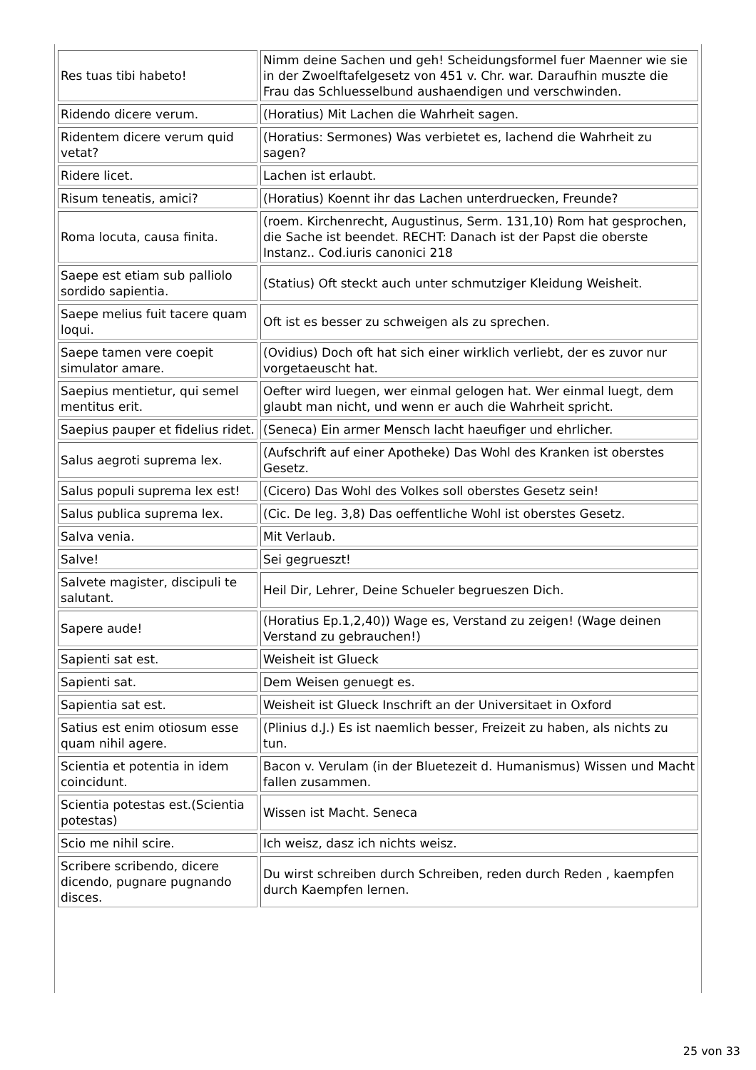| Res tuas tibi habeto! | Nimm deine Sachen und geh! Scheidungsformel fuer Maenner wie sie in der Zwoelftafelgesetz von 451 v. Chr. war. Daraufhin muszte die Frau das Schluesselbund aushaendigen und verschwinden. |
| Ridendo dicere verum. | (Horatius) Mit Lachen die Wahrheit sagen. |
| Ridentem dicere verum quid vetat? | (Horatius: Sermones) Was verbietet es, lachend die Wahrheit zu sagen? |
| Ridere licet. | Lachen ist erlaubt. |
| Risum teneatis, amici? | (Horatius) Koennt ihr das Lachen unterdruecken, Freunde? |
| Roma locuta, causa finita. | (roem. Kirchenrecht, Augustinus, Serm. 131,10) Rom hat gesprochen, die Sache ist beendet. RECHT: Danach ist der Papst die oberste Instanz.. Cod.iuris canonici 218 |
| Saepe est etiam sub palliolo sordido sapientia. | (Statius) Oft steckt auch unter schmutziger Kleidung Weisheit. |
| Saepe melius fuit tacere quam loqui. | Oft ist es besser zu schweigen als zu sprechen. |
| Saepe tamen vere coepit simulator amare. | (Ovidius) Doch oft hat sich einer wirklich verliebt, der es zuvor nur vorgetaeuscht hat. |
| Saepius mentietur, qui semel mentitus erit. | Oefter wird luegen, wer einmal gelogen hat. Wer einmal luegt, dem glaubt man nicht, und wenn er auch die Wahrheit spricht. |
| Saepius pauper et fidelius ridet. | (Seneca) Ein armer Mensch lacht haeufiger und ehrlicher. |
| Salus aegroti suprema lex. | (Aufschrift auf einer Apotheke) Das Wohl des Kranken ist oberstes Gesetz. |
| Salus populi suprema lex est! | (Cicero) Das Wohl des Volkes soll oberstes Gesetz sein! |
| Salus publica suprema lex. | (Cic. De leg. 3,8) Das oeffentliche Wohl ist oberstes Gesetz. |
| Salva venia. | Mit Verlaub. |
| Salve! | Sei gegrueszt! |
| Salvete magister, discipuli te salutant. | Heil Dir, Lehrer, Deine Schueler begrueszen Dich. |
| Sapere aude! | (Horatius Ep.1,2,40)) Wage es, Verstand zu zeigen! (Wage deinen Verstand zu gebrauchen!) |
| Sapienti sat est. | Weisheit ist Glueck |
| Sapienti sat. | Dem Weisen genuegt es. |
| Sapientia sat est. | Weisheit ist Glueck Inschrift an der Universitaet in Oxford |
| Satius est enim otiosum esse quam nihil agere. | (Plinius d.J.) Es ist naemlich besser, Freizeit zu haben, als nichts zu tun. |
| Scientia et potentia in idem coincidunt. | Bacon v. Verulam (in der Bluetezeit d. Humanismus) Wissen und Macht fallen zusammen. |
| Scientia potestas est.(Scientia potestas) | Wissen ist Macht. Seneca |
| Scio me nihil scire. | Ich weisz, dasz ich nichts weisz. |
| Scribere scribendo, dicere dicendo, pugnare pugnando disces. | Du wirst schreiben durch Schreiben, reden durch Reden , kaempfen durch Kaempfen lernen. |
25 von 33